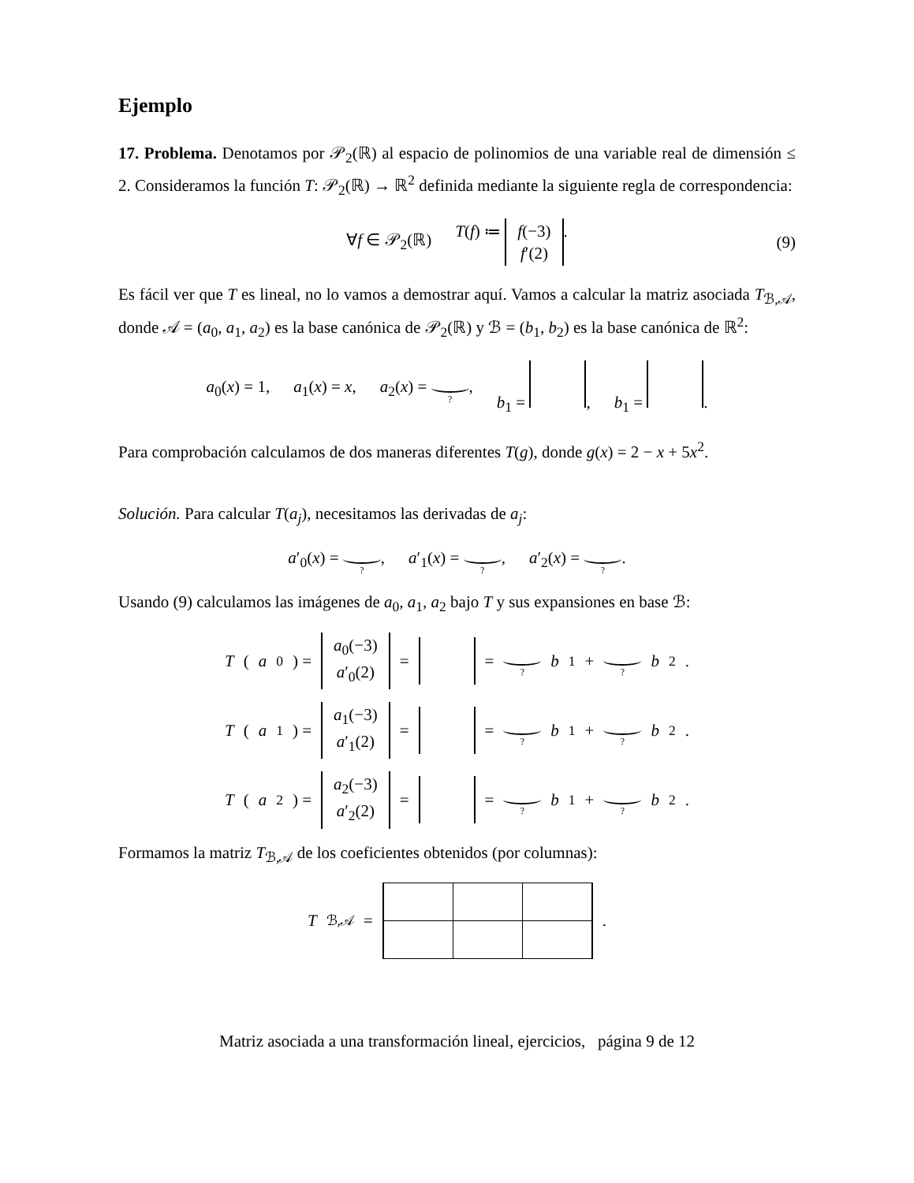Ejemplo
17. Problema. Denotamos por 𝒫<sub>2</sub>(ℝ) al espacio de polinomios de una variable real de dimensión ≤ 2. Consideramos la función T: 𝒫<sub>2</sub>(ℝ) → ℝ<sup>2</sup> definida mediante la siguiente regla de correspondencia:
∀f ∈ 𝒫<sub>2</sub>(ℝ) T(f) ≔ f(−3) f′(2). (9)
Es fácil ver que T es lineal, no lo vamos a demostrar aquí. Vamos a calcular la matriz asociada T<sub>ℬ,𝒜</sub>, donde 𝒜 = (a<sub>0</sub>, a<sub>1</sub>, a<sub>2</sub>) es la base canónica de 𝒫<sub>2</sub>(ℝ) y ℬ = (b<sub>1</sub>, b<sub>2</sub>) es la base canónica de ℝ<sup>2</sup>:
a<sub>0</sub>(x) = 1, a<sub>1</sub>(x) = x, a<sub>2</sub>(x) = ?, b<sub>1</sub> = , b<sub>1</sub> = .
Para comprobación calculamos de dos maneras diferentes T(g), donde g(x) = 2 − x + 5x<sup>2</sup>.
Solución. Para calcular T(a<sub>j</sub>), necesitamos las derivadas de a<sub>j</sub>:
a′<sub>0</sub>(x) = ?, a′<sub>1</sub>(x) = ?, a′<sub>2</sub>(x) = ?.
Usando (9) calculamos las imágenes de a<sub>0</sub>, a<sub>1</sub>, a<sub>2</sub> bajo T y sus expansiones en base ℬ:
T (a<sub>0</sub>) = a<sub>0</sub>(−3) a′<sub>0</sub>(2) = = ? b<sub>1</sub> + ? b<sub>2</sub>.
T (a<sub>1</sub>) = a<sub>1</sub>(−3) a′<sub>1</sub>(2) = = ? b<sub>1</sub> + ? b<sub>2</sub>.
T (a<sub>2</sub>) = a<sub>2</sub>(−3) a′<sub>2</sub>(2) = = ? b<sub>1</sub> + ? b<sub>2</sub>.
Formamos la matriz T<sub>ℬ,𝒜</sub> de los coeficientes obtenidos (por columnas):
T<sub>ℬ,𝒜</sub> = .
Matriz asociada a una transformación lineal, ejercicios, página 9 de 12